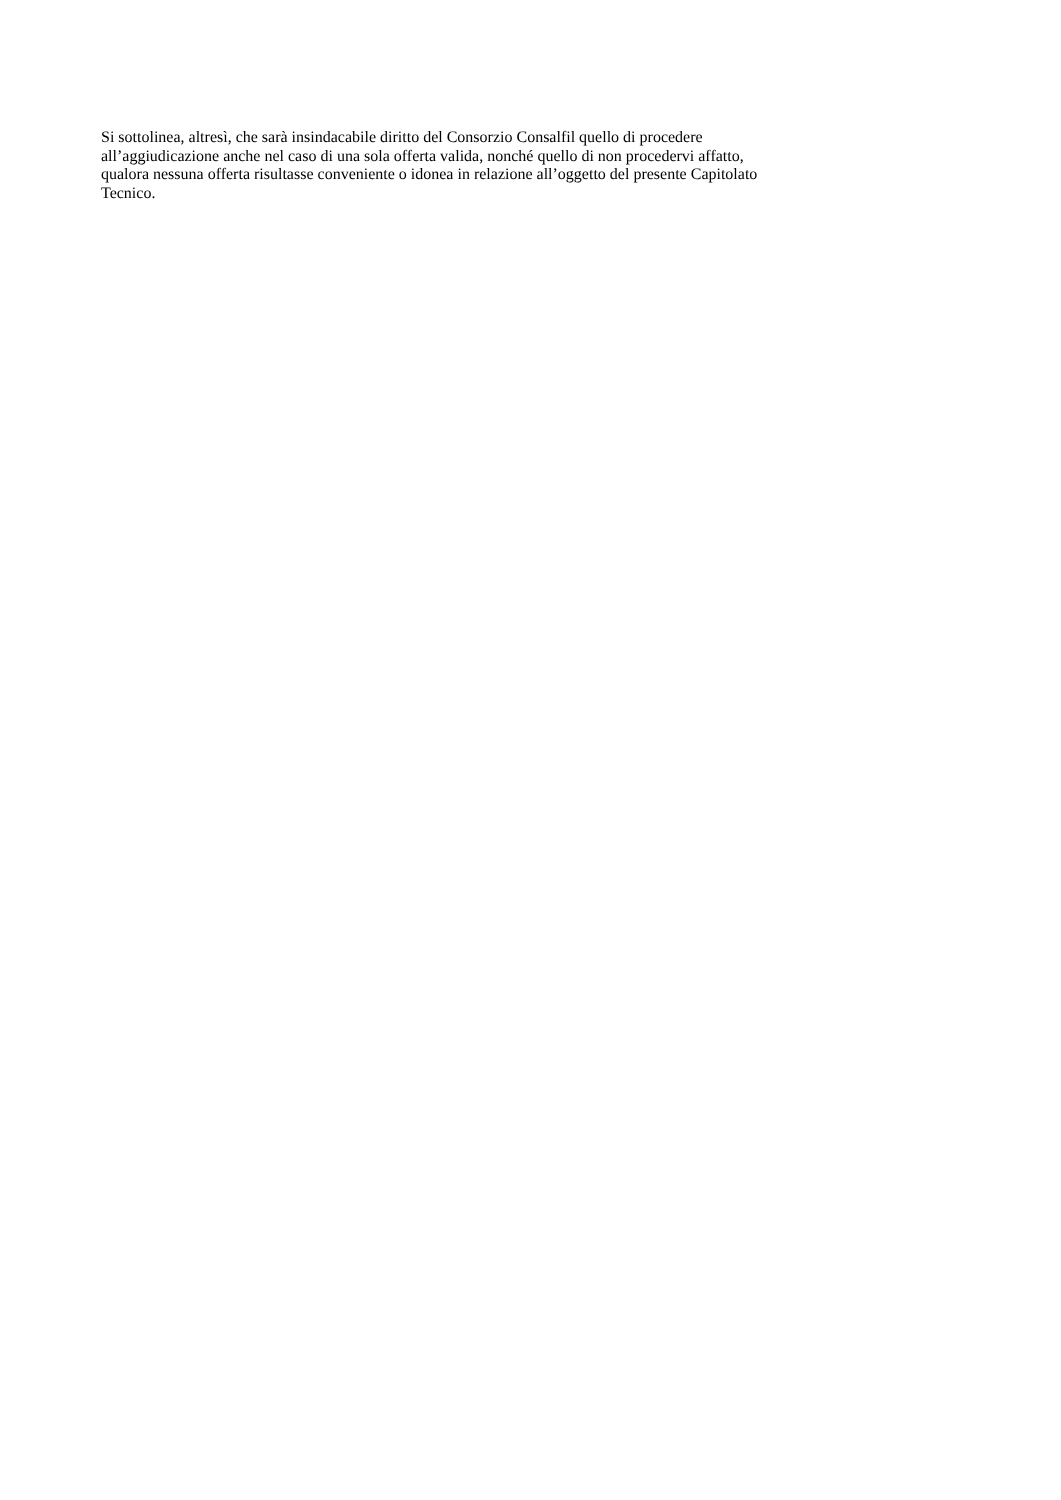Si sottolinea, altresì, che sarà insindacabile diritto del Consorzio Consalfil quello di procedere
all’aggiudicazione anche nel caso di una sola offerta valida, nonché quello di non procedervi affatto,
qualora nessuna offerta risultasse conveniente o idonea in relazione all’oggetto del presente Capitolato
Tecnico.